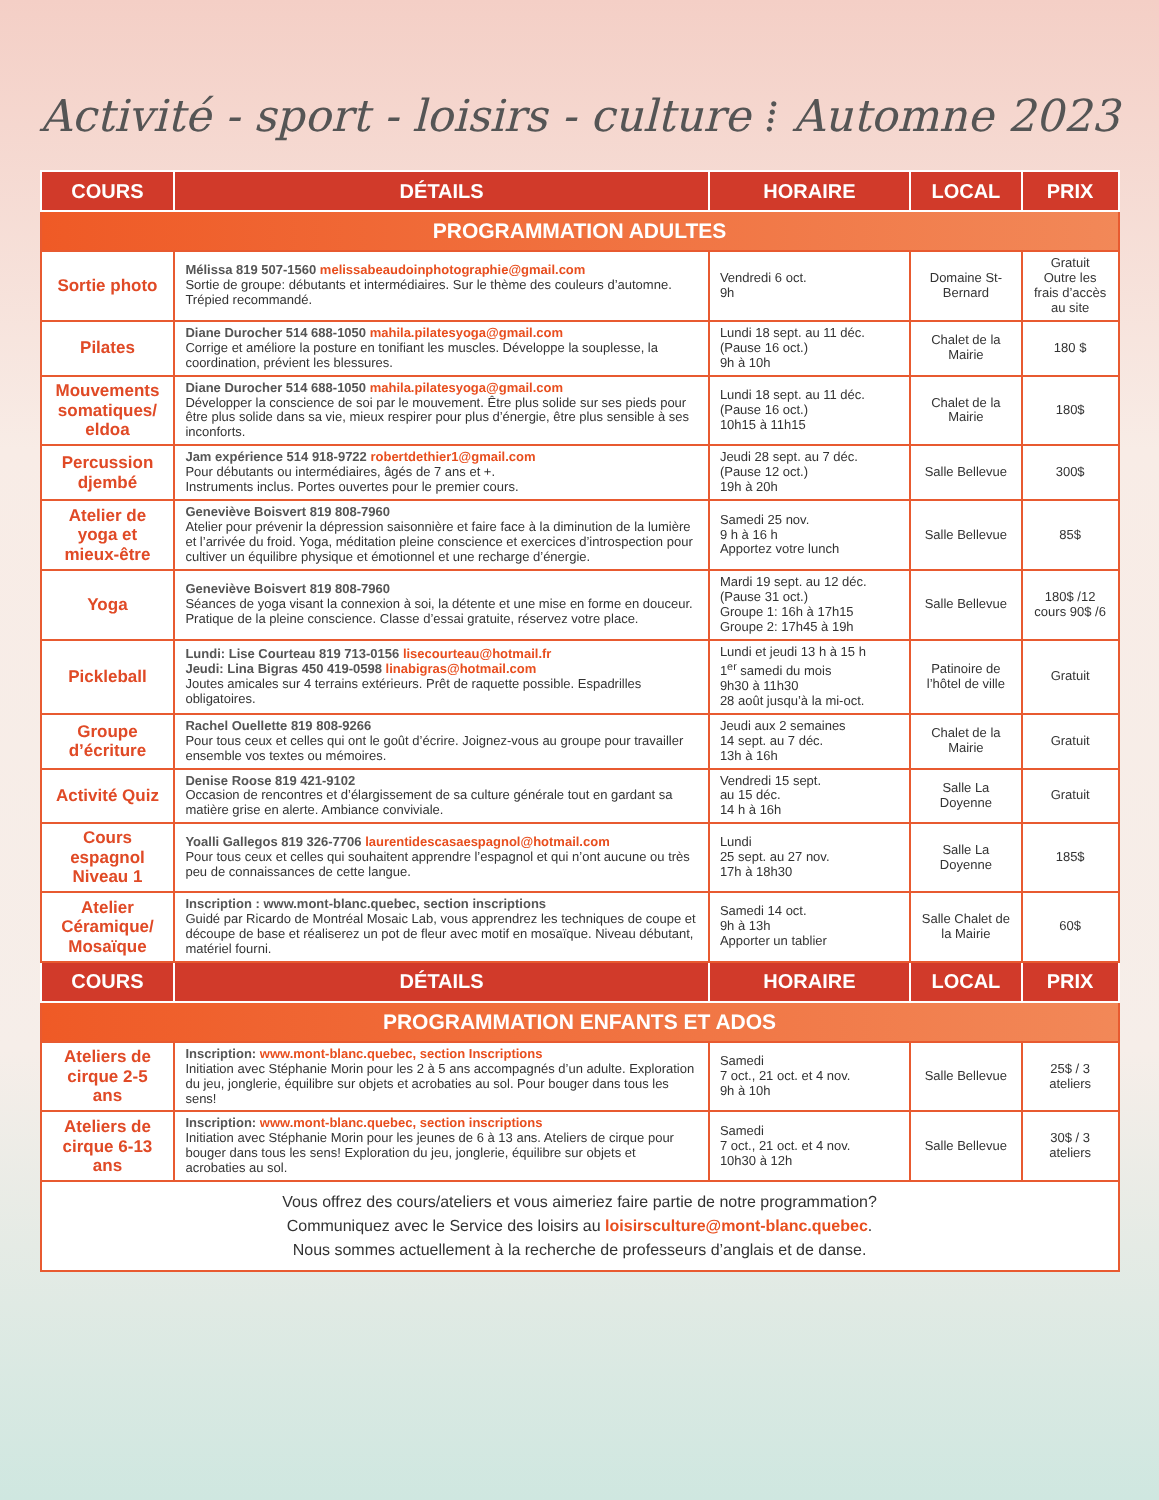Activité - sport - loisirs - culture ⁞ Automne 2023
| COURS | DÉTAILS | HORAIRE | LOCAL | PRIX |
| --- | --- | --- | --- | --- |
| PROGRAMMATION ADULTES | | | | |
| Sortie photo | Mélissa 819 507-1560 melissabeaudoinphotographie@gmail.com Sortie de groupe: débutants et intermédiaires. Sur le thème des couleurs d’automne. Trépied recommandé. | Vendredi 6 oct. 9h | Domaine St-Bernard | Gratuit Outre les frais d’accès au site |
| Pilates | Diane Durocher 514 688-1050 mahila.pilatesyoga@gmail.com Corrige et améliore la posture en tonifiant les muscles. Développe la souplesse, la coordination, prévient les blessures. | Lundi 18 sept. au 11 déc. (Pause 16 oct.) 9h à 10h | Chalet de la Mairie | 180 $ |
| Mouvements somatiques/ eldoa | Diane Durocher 514 688-1050 mahila.pilatesyoga@gmail.com Développer la conscience de soi par le mouvement. Être plus solide sur ses pieds pour être plus solide dans sa vie, mieux respirer pour plus d’énergie, être plus sensible à ses inconforts. | Lundi 18 sept. au 11 déc. (Pause 16 oct.) 10h15 à 11h15 | Chalet de la Mairie | 180$ |
| Percussion djembé | Jam expérience 514 918-9722 robertdethier1@gmail.com Pour débutants ou intermédiaires, âgés de 7 ans et +. Instruments inclus. Portes ouvertes pour le premier cours. | Jeudi 28 sept. au 7 déc. (Pause 12 oct.) 19h à 20h | Salle Bellevue | 300$ |
| Atelier de yoga et mieux-être | Geneviève Boisvert 819 808-7960 Atelier pour prévenir la dépression saisonnière et faire face à la diminution de la lumière et l’arrivée du froid. Yoga, méditation pleine conscience et exercices d’introspection pour cultiver un équilibre physique et émotionnel et une recharge d’énergie. | Samedi 25 nov. 9 h à 16 h Apportez votre lunch | Salle Bellevue | 85$ |
| Yoga | Geneviève Boisvert 819 808-7960 Séances de yoga visant la connexion à soi, la détente et une mise en forme en douceur. Pratique de la pleine conscience. Classe d’essai gratuite, réservez votre place. | Mardi 19 sept. au 12 déc. (Pause 31 oct.) Groupe 1: 16h à 17h15 Groupe 2: 17h45 à 19h | Salle Bellevue | 180$ /12 cours 90$ /6 |
| Pickleball | Lundi: Lise Courteau 819 713-0156 lisecourteau@hotmail.fr Jeudi: Lina Bigras 450 419-0598 linabigras@hotmail.com Joutes amicales sur 4 terrains extérieurs. Prêt de raquette possible. Espadrilles obligatoires. | Lundi et jeudi 13 h à 15 h 1<sup>er</sup> samedi du mois 9h30 à 11h30 28 août jusqu’à la mi-oct. | Patinoire de l’hôtel de ville | Gratuit |
| Groupe d’écriture | Rachel Ouellette 819 808-9266 Pour tous ceux et celles qui ont le goût d’écrire. Joignez-vous au groupe pour travailler ensemble vos textes ou mémoires. | Jeudi aux 2 semaines 14 sept. au 7 déc. 13h à 16h | Chalet de la Mairie | Gratuit |
| Activité Quiz | Denise Roose 819 421-9102 Occasion de rencontres et d’élargissement de sa culture générale tout en gardant sa matière grise en alerte. Ambiance conviviale. | Vendredi 15 sept. au 15 déc. 14 h à 16h | Salle La Doyenne | Gratuit |
| Cours espagnol Niveau 1 | Yoalli Gallegos 819 326-7706 laurentidescasaespagnol@hotmail.com Pour tous ceux et celles qui souhaitent apprendre l’espagnol et qui n’ont aucune ou très peu de connaissances de cette langue. | Lundi 25 sept. au 27 nov. 17h à 18h30 | Salle La Doyenne | 185$ |
| Atelier Céramique/ Mosaïque | Inscription : www.mont-blanc.quebec, section inscriptions Guidé par Ricardo de Montréal Mosaic Lab, vous apprendrez les techniques de coupe et découpe de base et réaliserez un pot de fleur avec motif en mosaïque. Niveau débutant, matériel fourni. | Samedi 14 oct. 9h à 13h Apporter un tablier | Salle Chalet de la Mairie | 60$ |
| COURS | DÉTAILS | HORAIRE | LOCAL | PRIX |
| PROGRAMMATION ENFANTS ET ADOS | | | | |
| Ateliers de cirque 2-5 ans | Inscription: www.mont-blanc.quebec, section Inscriptions Initiation avec Stéphanie Morin pour les 2 à 5 ans accompagnés d’un adulte. Exploration du jeu, jonglerie, équilibre sur objets et acrobaties au sol. Pour bouger dans tous les sens! | Samedi 7 oct., 21 oct. et 4 nov. 9h à 10h | Salle Bellevue | 25$ / 3 ateliers |
| Ateliers de cirque 6-13 ans | Inscription: www.mont-blanc.quebec, section inscriptions Initiation avec Stéphanie Morin pour les jeunes de 6 à 13 ans. Ateliers de cirque pour bouger dans tous les sens! Exploration du jeu, jonglerie, équilibre sur objets et acrobaties au sol. | Samedi 7 oct., 21 oct. et 4 nov. 10h30 à 12h | Salle Bellevue | 30$ / 3 ateliers |
| Vous offrez des cours/ateliers et vous aimeriez faire partie de notre programmation? Communiquez avec le Service des loisirs au loisirsculture@mont-blanc.quebec . Nous sommes actuellement à la recherche de professeurs d’anglais et de danse. | | | | |